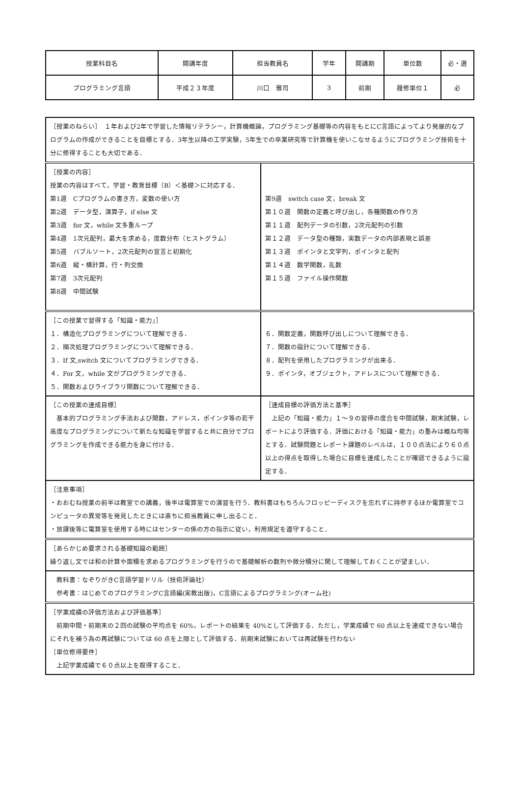| 授業科目名 | 開講年度 | 担当教員名 | 学年 | 開講期 | 単位数 | 必・選 |
| プログラミング言語 | 平成２３年度 | 川口 雅司 | 3 | 前期 | 履修単位１ | 必 |
| ［授業のねらい］ １年および2年で学習した情報リテラシー，計算機概論，プログラミング基礎等の内容をもとにC言語によってより発展的なプログラムの作成ができることを目標とする．3年生以降の工学実験，5年生での卒業研究等で計算機を使いこなせるようにプログラミング技術を十分に修得することも大切である． | |
| ［授業の内容］ 授業の内容はすべて，学習・教育目標（B）＜基礎＞に対応する． 第1週 Cプログラムの書き方，変数の使い方 第2週 データ型，演算子，if else 文 第3週 for 文，while 文多重ループ 第4週 1次元配列，最大を求める，度数分布（ヒストグラム） 第5週 バブルソート，2次元配列の宣言と初期化 第6週 縦・横計算，行・列交換 第7週 3次元配列 第8週 中間試験 | 第9週 switch case 文，break 文 第１０週 関数の定義と呼び出し，各種関数の作り方 第１１週 配列データの引数，2次元配列の引数 第１２週 データ型の種類，実数データの内部表現と誤差 第１３週 ポインタと文字列，ポインタと配列 第１４週 数学関数，乱数 第１５週 ファイル操作関数 |
| ［この授業で習得する「知識・能力」］ １．構造化プログラミングについて理解できる． ２．順次処理プログラミングについて理解できる． ３．If 文,switch 文についてプログラミングできる． ４．For 文，while 文がプログラミングできる． ５．関数およびライブラリ関数について理解できる． | ６．関数定義，関数呼び出しについて理解できる． ７．関数の設計について理解できる． ８．配列を使用したプログラミングが出来る． ９．ポインタ，オブジェクト，アドレスについて理解できる． |
| ［この授業の達成目標］ 基本的プログラミング手法および関数，アドレス，ポインタ等の若干高度なプログラミングについて新たな知識を学習すると共に自分でプログラミングを作成できる能力を身に付ける． | ［達成目標の評価方法と基準］ 上記の「知識・能力」１～９の習得の度合を中間試験，期末試験，レポートにより評価する．評価における「知識・能力」の重みは概ね均等とする．試験問題とレポート課題のレベルは，１００点法により６０点以上の得点を取得した場合に目標を達成したことが確認できるように設定する． |
| ［注意事項］ ・おおむね授業の前半は教室での講義，後半は電算室での演習を行う．教科書はもちろんフロッピーディスクを忘れずに持参するほか電算室でコンピュータの異常等を発見したときには直ちに担当教員に申し出ること． ・放課後等に電算室を使用する時にはセンターの係の方の指示に従い，利用規定を遵守すること． | |
| ［あらかじめ要求される基礎知識の範囲］ 繰り返し文では和の計算や面積を求めるプログラミングを行うので基礎解析の数列や微分積分に関して理解しておくことが望ましい． | |
| 教科書：なぞりがきC言語学習ドリル（技術評論社） 参考書：はじめてのプログラミングC言語編(実教出版)，C言語によるプログラミング(オーム社) | |
| ［学業成績の評価方法および評価基準］ 前期中間・前期末の２回の試験の平均点を 60%，レポートの結果を 40%として評価する．ただし，学業成績で 60 点以上を達成できない場合にそれを補う為の再試験については 60 点を上限として評価する．前期末試験においては再試験を行わない ［単位修得要件］ 上記学業成績で６０点以上を取得すること． | |